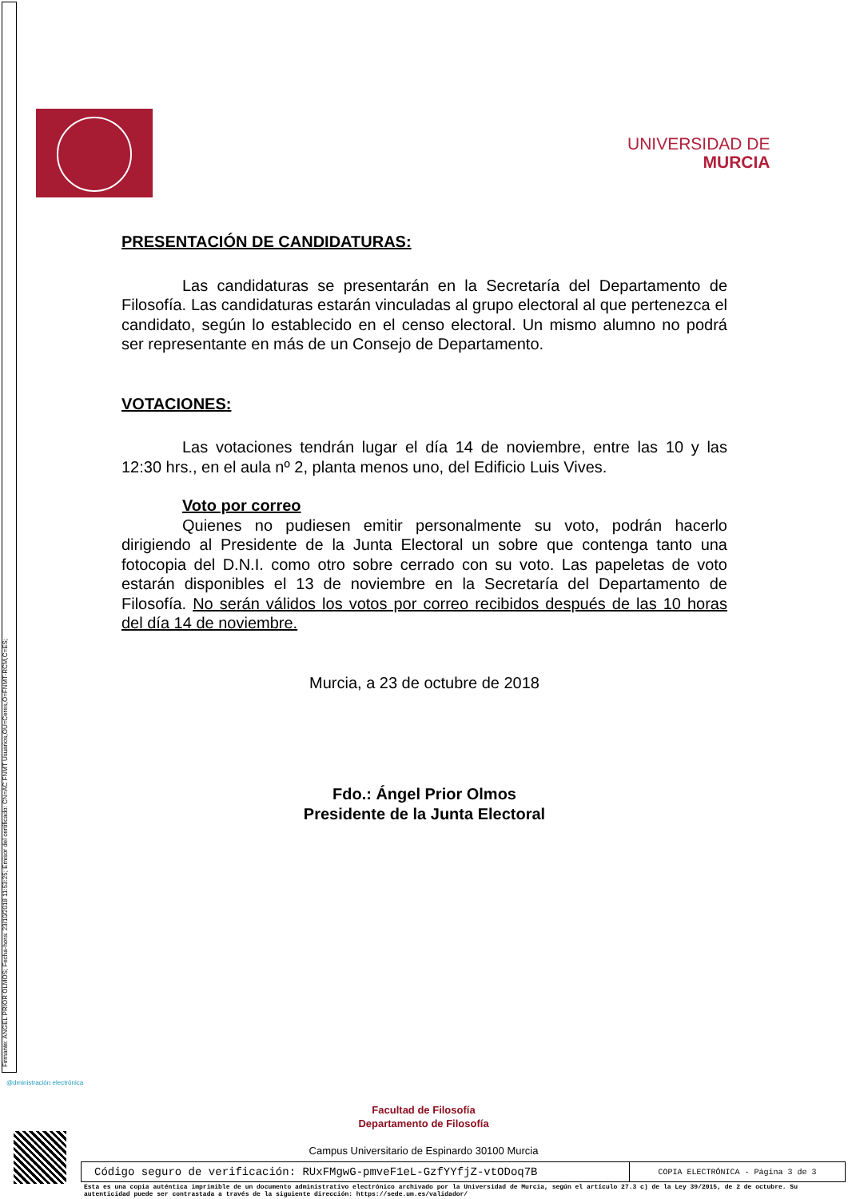Firmante: ANGEL PRIOR OLMOS; Fecha-hora: 23/10/2018 11:53:25; Emisor del certificado: CN=AC FNMT Usuarios,OU=Ceres,O=FNMT-RCM,C=ES;
UNIVERSIDAD DE
MURCIA
PRESENTACIÓN DE CANDIDATURAS:
Las candidaturas se presentarán en la Secretaría del Departamento de Filosofía. Las candidaturas estarán vinculadas al grupo electoral al que pertenezca el candidato, según lo establecido en el censo electoral. Un mismo alumno no podrá ser representante en más de un Consejo de Departamento.
VOTACIONES:
Las votaciones tendrán lugar el día 14 de noviembre, entre las 10 y las 12:30 hrs., en el aula nº 2, planta menos uno, del Edificio Luis Vives.
Voto por correo
Quienes no pudiesen emitir personalmente su voto, podrán hacerlo dirigiendo al Presidente de la Junta Electoral un sobre que contenga tanto una fotocopia del D.N.I. como otro sobre cerrado con su voto. Las papeletas de voto estarán disponibles el 13 de noviembre en la Secretaría del Departamento de Filosofía. No serán válidos los votos por correo recibidos después de las 10 horas del día 14 de noviembre.
Murcia, a 23 de octubre de 2018
Fdo.: Ángel Prior Olmos
Presidente de la Junta Electoral
@dministración electrónica
Facultad de Filosofía
Departamento de Filosofía
Campus Universitario de Espinardo 30100 Murcia
| Código seguro de verificación: RUxFMgwG-pmveF1eL-GzfYYfjZ-vtODoq7B | COPIA ELECTRÓNICA - Página 3 de 3 |
Esta es una copia auténtica imprimible de un documento administrativo electrónico archivado por la Universidad de Murcia, según el artículo 27.3 c) de la Ley 39/2015, de 2 de octubre. Su autenticidad puede ser contrastada a través de la siguiente dirección: https://sede.um.es/validador/